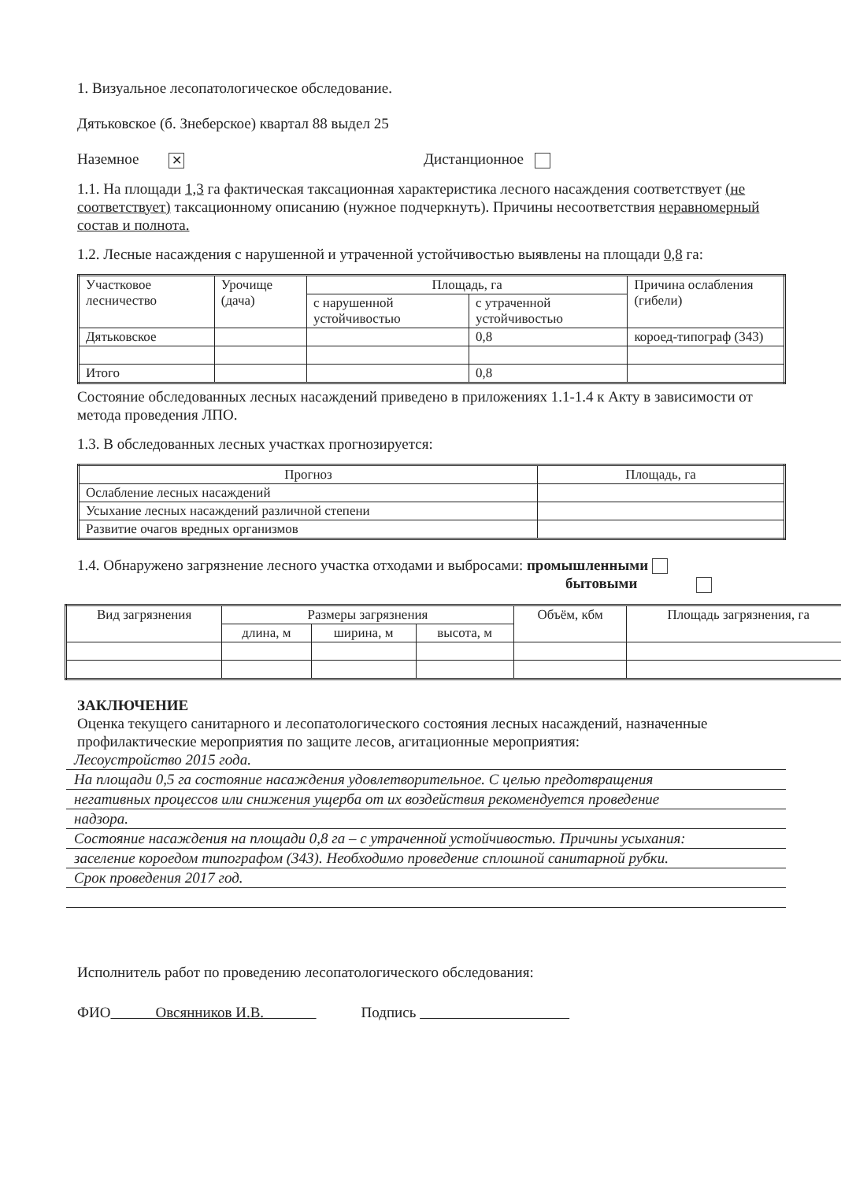1. Визуальное лесопатологическое обследование.
Дятьковское (б. Знеберское) квартал 88 выдел 25
Наземное ✕ Дистанционное
1.1. На площади 1,3 га фактическая таксационная характеристика лесного насаждения соответствует (не соответствует) таксационному описанию (нужное подчеркнуть). Причины несоответствия неравномерный состав и полнота.
1.2. Лесные насаждения с нарушенной и утраченной устойчивостью выявлены на площади 0,8 га:
| Участковое лесничество | Урочище (дача) | Площадь, га | | Причина ослабления (гибели) |
| --- | --- | --- | --- | --- |
| | | с нарушенной устойчивостью | с утраченной устойчивостью | |
| Дятьковское | | | 0,8 | короед-типограф (343) |
| Итого | | | 0,8 | |
Состояние обследованных лесных насаждений приведено в приложениях 1.1-1.4 к Акту в зависимости от метода проведения ЛПО.
1.3. В обследованных лесных участках прогнозируется:
| Прогноз | Площадь, га |
| --- | --- |
| Ослабление лесных насаждений | |
| Усыхание лесных насаждений различной степени | |
| Развитие очагов вредных организмов | |
1.4. Обнаружено загрязнение лесного участка отходами и выбросами: промышленными
бытовыми
| Вид загрязнения | Размеры загрязнения | | | Объём, кбм | Площадь загрязнения, га |
| --- | --- | --- | --- | --- | --- |
| | длина, м | ширина, м | высота, м | | |
ЗАКЛЮЧЕНИЕ
Оценка текущего санитарного и лесопатологического состояния лесных насаждений, назначенные профилактические мероприятия по защите лесов, агитационные мероприятия:
Лесоустройство 2015 года.
На площади 0,5 га состояние насаждения удовлетворительное. С целью предотвращения
негативных процессов или снижения ущерба от их воздействия рекомендуется проведение
надзора.
Состояние насаждения на площади 0,8 га – с утраченной устойчивостью. Причины усыхания:
заселение короедом типографом (343). Необходимо проведение сплошной санитарной рубки.
Срок проведения 2017 год.
Исполнитель работ по проведению лесопатологического обследования:
ФИО Овсянников И.В. Подпись